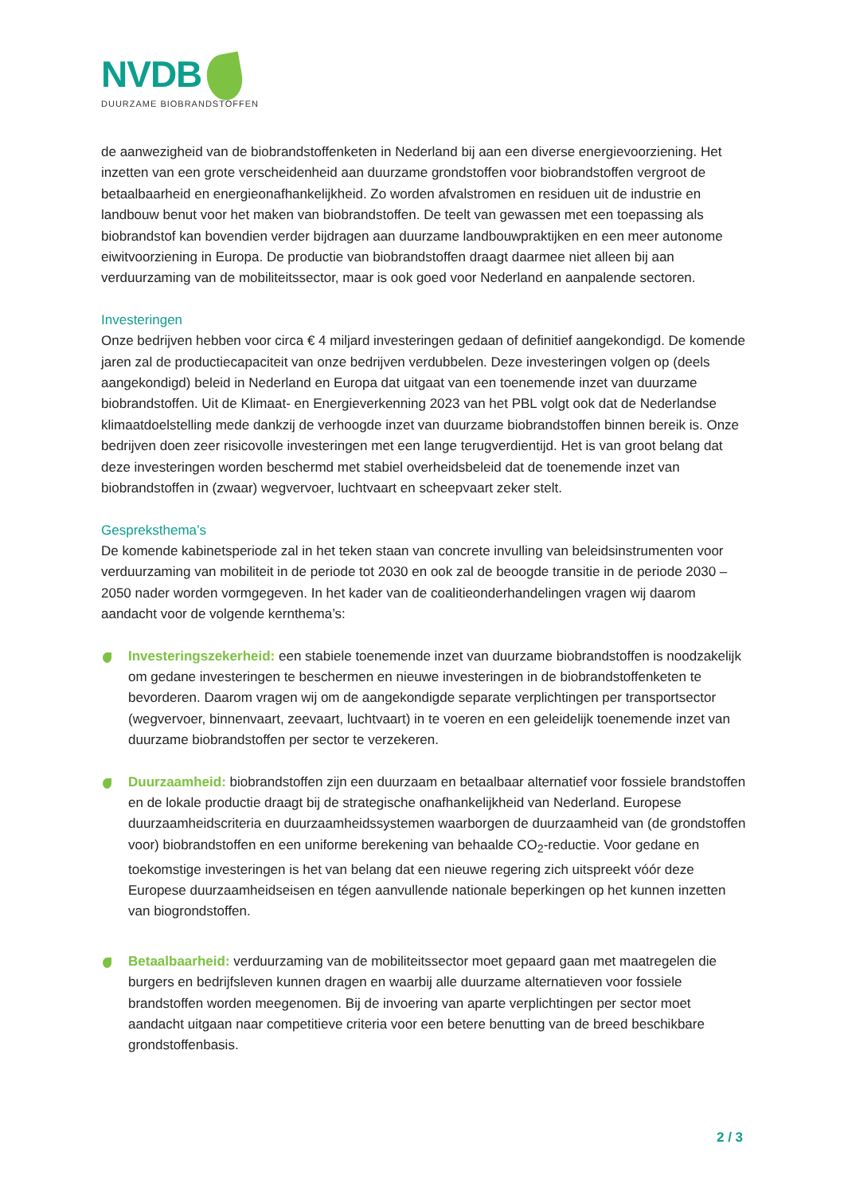NVDB
DUURZAME BIOBRANDSTOFFEN
de aanwezigheid van de biobrandstoffenketen in Nederland bij aan een diverse energievoorziening. Het inzetten van een grote verscheidenheid aan duurzame grondstoffen voor biobrandstoffen vergroot de betaalbaarheid en energieonafhankelijkheid. Zo worden afvalstromen en residuen uit de industrie en landbouw benut voor het maken van biobrandstoffen. De teelt van gewassen met een toepassing als biobrandstof kan bovendien verder bijdragen aan duurzame landbouwpraktijken en een meer autonome eiwitvoorziening in Europa. De productie van biobrandstoffen draagt daarmee niet alleen bij aan verduurzaming van de mobiliteitssector, maar is ook goed voor Nederland en aanpalende sectoren.
Investeringen
Onze bedrijven hebben voor circa € 4 miljard investeringen gedaan of definitief aangekondigd. De komende jaren zal de productiecapaciteit van onze bedrijven verdubbelen. Deze investeringen volgen op (deels aangekondigd) beleid in Nederland en Europa dat uitgaat van een toenemende inzet van duurzame biobrandstoffen. Uit de Klimaat- en Energieverkenning 2023 van het PBL volgt ook dat de Nederlandse klimaatdoelstelling mede dankzij de verhoogde inzet van duurzame biobrandstoffen binnen bereik is. Onze bedrijven doen zeer risicovolle investeringen met een lange terugverdientijd. Het is van groot belang dat deze investeringen worden beschermd met stabiel overheidsbeleid dat de toenemende inzet van biobrandstoffen in (zwaar) wegvervoer, luchtvaart en scheepvaart zeker stelt.
Gespreksthema’s
De komende kabinetsperiode zal in het teken staan van concrete invulling van beleidsinstrumenten voor verduurzaming van mobiliteit in de periode tot 2030 en ook zal de beoogde transitie in de periode 2030 – 2050 nader worden vormgegeven. In het kader van de coalitieonderhandelingen vragen wij daarom aandacht voor de volgende kernthema’s:
Investeringszekerheid: een stabiele toenemende inzet van duurzame biobrandstoffen is noodzakelijk om gedane investeringen te beschermen en nieuwe investeringen in de biobrandstoffenketen te bevorderen. Daarom vragen wij om de aangekondigde separate verplichtingen per transportsector (wegvervoer, binnenvaart, zeevaart, luchtvaart) in te voeren en een geleidelijk toenemende inzet van duurzame biobrandstoffen per sector te verzekeren.
Duurzaamheid: biobrandstoffen zijn een duurzaam en betaalbaar alternatief voor fossiele brandstoffen en de lokale productie draagt bij de strategische onafhankelijkheid van Nederland. Europese duurzaamheidscriteria en duurzaamheidssystemen waarborgen de duurzaamheid van (de grondstoffen voor) biobrandstoffen en een uniforme berekening van behaalde CO<sub>2</sub>-reductie. Voor gedane en toekomstige investeringen is het van belang dat een nieuwe regering zich uitspreekt vóór deze Europese duurzaamheidseisen en tégen aanvullende nationale beperkingen op het kunnen inzetten van biogrondstoffen.
Betaalbaarheid: verduurzaming van de mobiliteitssector moet gepaard gaan met maatregelen die burgers en bedrijfsleven kunnen dragen en waarbij alle duurzame alternatieven voor fossiele brandstoffen worden meegenomen. Bij de invoering van aparte verplichtingen per sector moet aandacht uitgaan naar competitieve criteria voor een betere benutting van de breed beschikbare grondstoffenbasis.
2 / 3